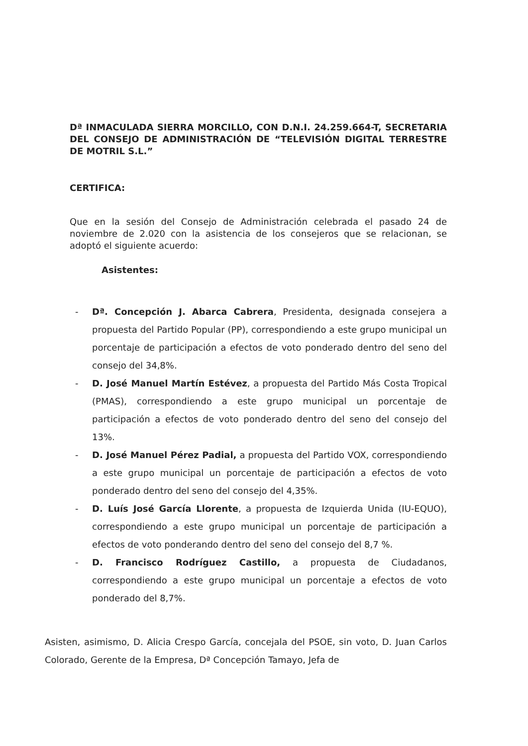Dª INMACULADA SIERRA MORCILLO, CON D.N.I. 24.259.664-T, SECRETARIA DEL CONSEJO DE ADMINISTRACIÓN DE “TELEVISIÓN DIGITAL TERRESTRE DE MOTRIL S.L.”
CERTIFICA:
Que en la sesión del Consejo de Administración celebrada el pasado 24 de noviembre de 2.020 con la asistencia de los consejeros que se relacionan, se adoptó el siguiente acuerdo:
Asistentes:
- Dª. Concepción J. Abarca Cabrera, Presidenta, designada consejera a propuesta del Partido Popular (PP), correspondiendo a este grupo municipal un porcentaje de participación a efectos de voto ponderado dentro del seno del consejo del 34,8%.
- D. José Manuel Martín Estévez, a propuesta del Partido Más Costa Tropical (PMAS), correspondiendo a este grupo municipal un porcentaje de participación a efectos de voto ponderado dentro del seno del consejo del 13%.
- D. José Manuel Pérez Padial, a propuesta del Partido VOX, correspondiendo a este grupo municipal un porcentaje de participación a efectos de voto ponderado dentro del seno del consejo del 4,35%.
- D. Luís José García Llorente, a propuesta de Izquierda Unida (IU-EQUO), correspondiendo a este grupo municipal un porcentaje de participación a efectos de voto ponderando dentro del seno del consejo del 8,7 %.
- D. Francisco Rodríguez Castillo, a propuesta de Ciudadanos, correspondiendo a este grupo municipal un porcentaje a efectos de voto ponderado del 8,7%.
Asisten, asimismo, D. Alicia Crespo García, concejala del PSOE, sin voto, D. Juan Carlos Colorado, Gerente de la Empresa, Dª Concepción Tamayo, Jefa de